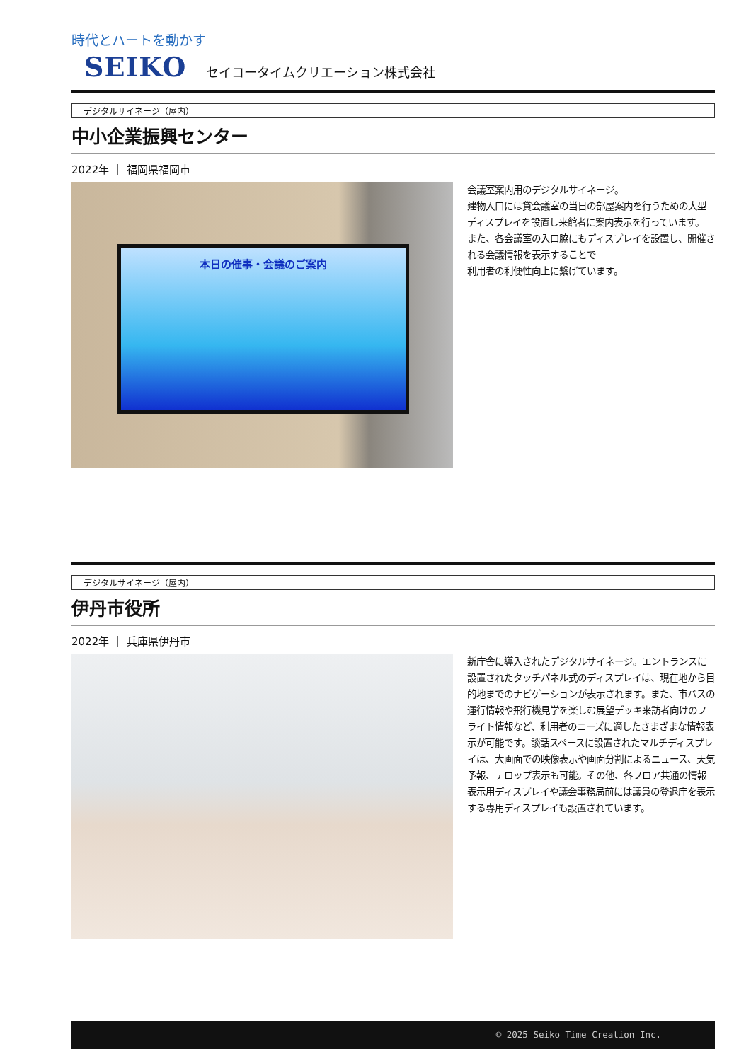時代とハートを動かす
SEIKO セイコータイムクリエーション株式会社
デジタルサイネージ（屋内）
中小企業振興センター
2022年 ｜ 福岡県福岡市
本日の催事・会議のご案内
会議室案内用のデジタルサイネージ。
建物入口には貸会議室の当日の部屋案内を行うための大型ディスプレイを設置し来館者に案内表示を行っています。
また、各会議室の入口脇にもディスプレイを設置し、開催される会議情報を表示することで
利用者の利便性向上に繋げています。
デジタルサイネージ（屋内）
伊丹市役所
2022年 ｜ 兵庫県伊丹市
新庁舎に導入されたデジタルサイネージ。エントランスに設置されたタッチパネル式のディスプレイは、現在地から目的地までのナビゲーションが表示されます。また、市バスの運行情報や飛行機見学を楽しむ展望デッキ来訪者向けのフライト情報など、利用者のニーズに適したさまざまな情報表示が可能です。談話スペースに設置されたマルチディスプレイは、大画面での映像表示や画面分割によるニュース、天気予報、テロップ表示も可能。その他、各フロア共通の情報表示用ディスプレイや議会事務局前には議員の登退庁を表示する専用ディスプレイも設置されています。
© 2025 Seiko Time Creation Inc.